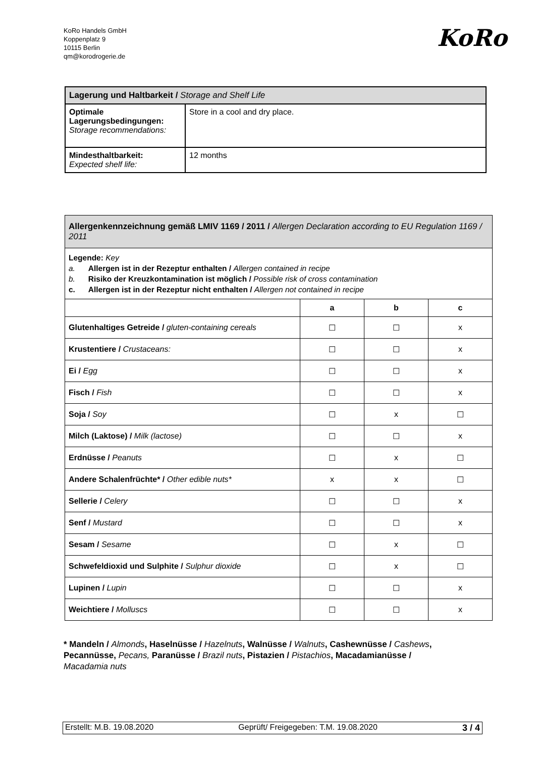KoRo Handels GmbH
Koppenplatz 9
10115 Berlin
qm@korodrogerie.de
KoRo
| Lagerung und Haltbarkeit / Storage and Shelf Life | |
| --- | --- |
| Optimale Lagerungsbedingungen: Storage recommendations: | Store in a cool and dry place. |
| Mindesthaltbarkeit: Expected shelf life: | 12 months |
| Allergenkennzeichnung gemäß LMIV 1169 / 2011 / Allergen Declaration according to EU Regulation 1169 / 2011 | | | |
| --- | --- | --- | --- |
| Legende: Key a. Allergen ist in der Rezeptur enthalten / Allergen contained in recipe b. Risiko der Kreuzkontamination ist möglich / Possible risk of cross contamination c. Allergen ist in der Rezeptur nicht enthalten / Allergen not contained in recipe | | | |
| | a | b | c |
| Glutenhaltiges Getreide / gluten-containing cereals | ☐ | ☐ | x |
| Krustentiere / Crustaceans: | ☐ | ☐ | x |
| Ei / Egg | ☐ | ☐ | x |
| Fisch / Fish | ☐ | ☐ | x |
| Soja / Soy | ☐ | x | ☐ |
| Milch (Laktose) / Milk (lactose) | ☐ | ☐ | x |
| Erdnüsse / Peanuts | ☐ | x | ☐ |
| Andere Schalenfrüchte* / Other edible nuts* | x | x | ☐ |
| Sellerie / Celery | ☐ | ☐ | x |
| Senf / Mustard | ☐ | ☐ | x |
| Sesam / Sesame | ☐ | x | ☐ |
| Schwefeldioxid und Sulphite / Sulphur dioxide | ☐ | x | ☐ |
| Lupinen / Lupin | ☐ | ☐ | x |
| Weichtiere / Molluscs | ☐ | ☐ | x |
* Mandeln / Almonds, Haselnüsse / Hazelnuts, Walnüsse / Walnuts, Cashewnüsse / Cashews, Pecannüsse, Pecans, Paranüsse / Brazil nuts, Pistazien / Pistachios, Macadamianüsse / Macadamia nuts
Erstellt: M.B. 19.08.2020 Geprüft/ Freigegeben: T.M. 19.08.2020 3 / 4